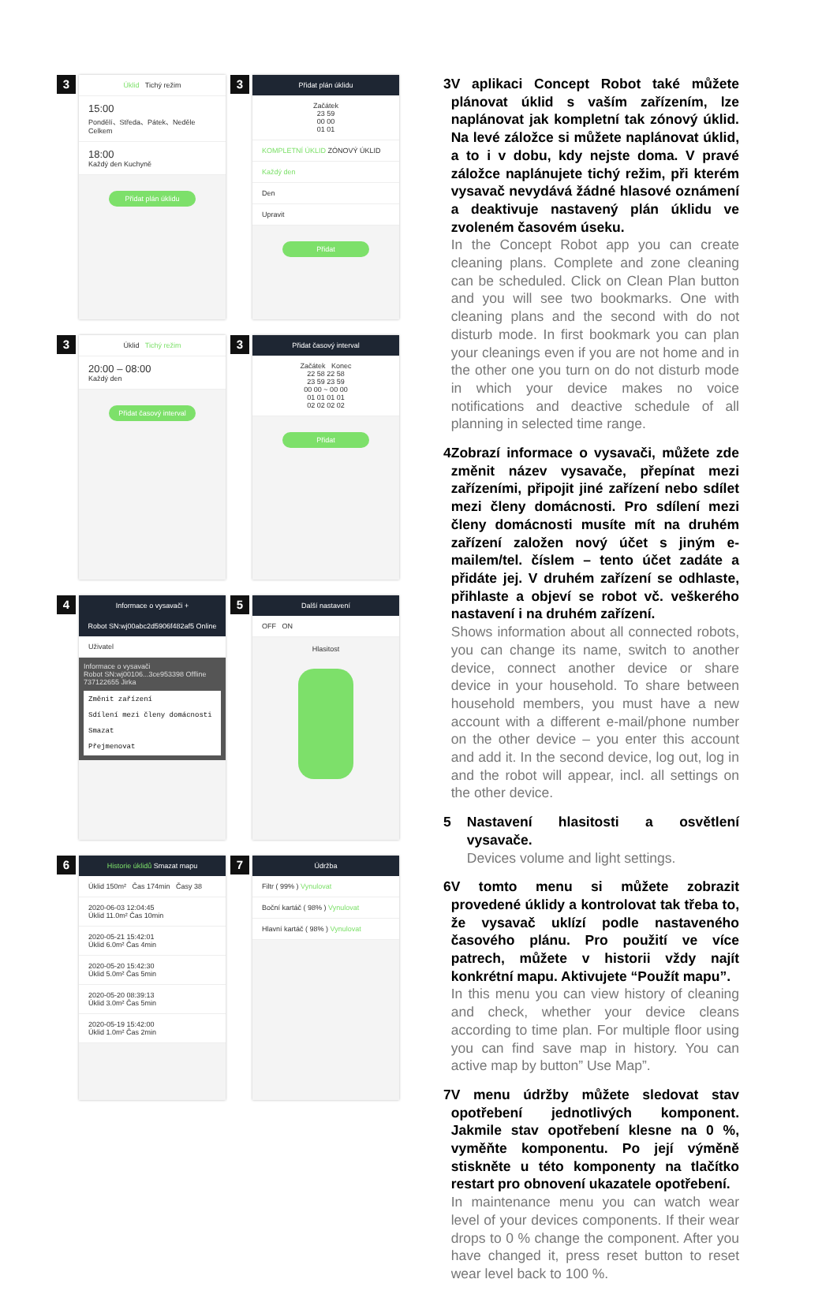3
Úklid Tichý režim
15:00
Pondělí、Středa、Pátek、Neděle Celkem
18:00
Každý den Kuchyně
Přidat plán úklidu
3
Přidat plán úklidu
Začátek
23 59
00 00
01 01
KOMPLETNÍ ÚKLID ZÓNOVÝ ÚKLID
Každý den
Den
Upravit
Přidat
3
Úklid Tichý režim
20:00 – 08:00
Každý den
Přidat časový interval
3
Přidat časový interval
Začátek Konec
22 58 22 58
23 59 23 59
00 00 ~ 00 00
01 01 01 01
02 02 02 02
Přidat
4
Informace o vysavači +
Robot SN:wj00abc2d5906f482af5 Online
Uživatel
Informace o vysavači
Robot SN:wj00106...3ce953398 Offline
737122655 Jirka
Změnit zařízení
Sdílení mezi členy domácnosti
Smazat
Přejmenovat
5
Další nastavení
OFF ON
Hlasitost
6
Historie úklidů Smazat mapu
Úklid 150m² Čas 174min Časy 38
2020-06-03 12:04:45
Úklid 11.0m² Čas 10min
2020-05-21 15:42:01
Úklid 6.0m² Čas 4min
2020-05-20 15:42:30
Úklid 5.0m² Čas 5min
2020-05-20 08:39:13
Úklid 3.0m² Čas 5min
2020-05-19 15:42:00
Úklid 1.0m² Čas 2min
7
Údržba
Filtr ( 99% ) Vynulovat
Boční kartáč ( 98% ) Vynulovat
Hlavní kartáč ( 98% ) Vynulovat
3 V aplikaci Concept Robot také můžete plánovat úklid s vaším zařízením, lze naplánovat jak kompletní tak zónový úklid. Na levé záložce si můžete naplánovat úklid, a to i v dobu, kdy nejste doma. V pravé záložce naplánujete tichý režim, při kterém vysavač nevydává žádné hlasové oznámení a deaktivuje nastavený plán úklidu ve zvoleném časovém úseku.
In the Concept Robot app you can create cleaning plans. Complete and zone cleaning can be scheduled. Click on Clean Plan button and you will see two bookmarks. One with cleaning plans and the second with do not disturb mode. In first bookmark you can plan your cleanings even if you are not home and in the other one you turn on do not disturb mode in which your device makes no voice notifications and deactive schedule of all planning in selected time range.
4 Zobrazí informace o vysavači, můžete zde změnit název vysavače, přepínat mezi zařízeními, připojit jiné zařízení nebo sdílet mezi členy domácnosti. Pro sdílení mezi členy domácnosti musíte mít na druhém zařízení založen nový účet s jiným e-mailem/tel. číslem – tento účet zadáte a přidáte jej. V druhém zařízení se odhlaste, přihlaste a objeví se robot vč. veškerého nastavení i na druhém zařízení.
Shows information about all connected robots, you can change its name, switch to another device, connect another device or share device in your household. To share between household members, you must have a new account with a different e-mail/phone number on the other device – you enter this account and add it. In the second device, log out, log in and the robot will appear, incl. all settings on the other device.
5 Nastavení hlasitosti a osvětlení vysavače.
Devices volume and light settings.
6 V tomto menu si můžete zobrazit provedené úklidy a kontrolovat tak třeba to, že vysavač uklízí podle nastaveného časového plánu. Pro použití ve více patrech, můžete v historii vždy najít konkrétní mapu. Aktivujete “Použít mapu”.
In this menu you can view history of cleaning and check, whether your device cleans according to time plan. For multiple floor using you can find save map in history. You can active map by button” Use Map”.
7 V menu údržby můžete sledovat stav opotřebení jednotlivých komponent. Jakmile stav opotřebení klesne na 0 %, vyměňte komponentu. Po její výměně stiskněte u této komponenty na tlačítko restart pro obnovení ukazatele opotřebení.
In maintenance menu you can watch wear level of your devices components. If their wear drops to 0 % change the component. After you have changed it, press reset button to reset wear level back to 100 %.